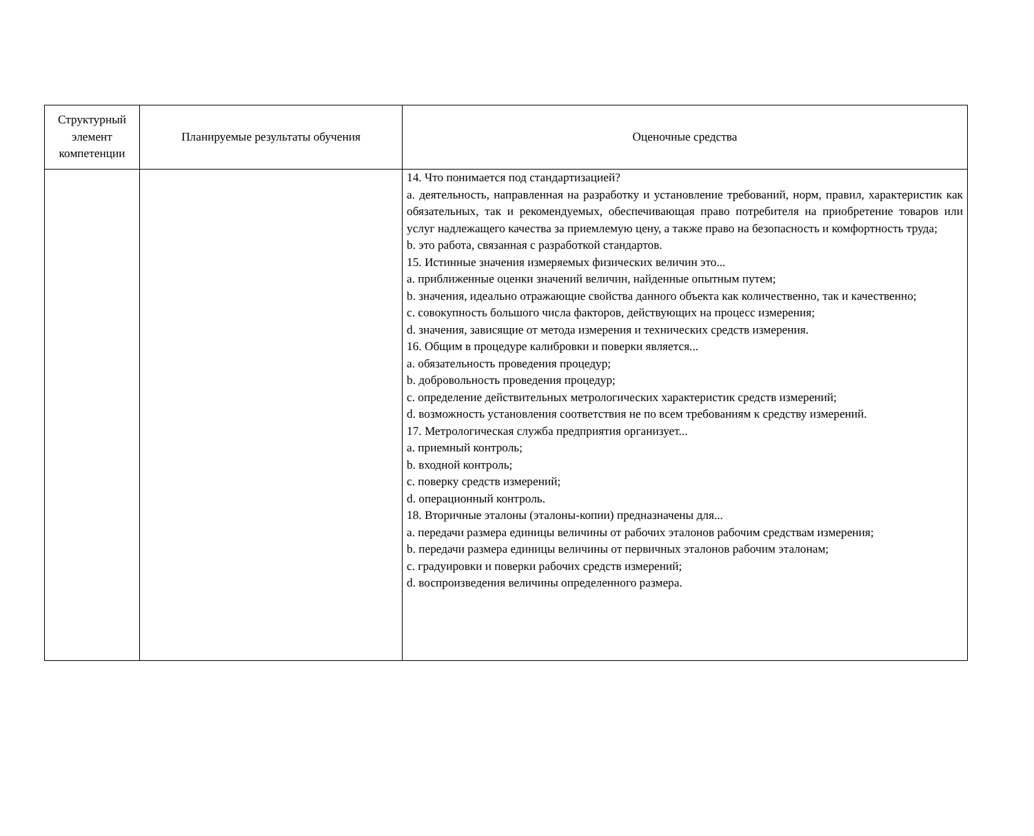| Структурный элемент компетенции | Планируемые результаты обучения | Оценочные средства |
| --- | --- | --- |
| | | 14. Что понимается под стандартизацией? a. деятельность, направленная на разработку и установление требований, норм, правил, характеристик как обязательных, так и рекомендуемых, обеспечивающая право потребителя на приобретение товаров или услуг надлежащего качества за приемлемую цену, а также право на безопасность и комфортность труда; b. это работа, связанная с разработкой стандартов. 15. Истинные значения измеряемых физических величин это... a. приближенные оценки значений величин, найденные опытным путем; b. значения, идеально отражающие свойства данного объекта как количественно, так и качественно; c. совокупность большого числа факторов, действующих на процесс измерения; d. значения, зависящие от метода измерения и технических средств измерения. 16. Общим в процедуре калибровки и поверки является... a. обязательность проведения процедур; b. добровольность проведения процедур; c. определение действительных метрологических характеристик средств измерений; d. возможность установления соответствия не по всем требованиям к средству измерений. 17. Метрологическая служба предприятия организует... a. приемный контроль; b. входной контроль; c. поверку средств измерений; d. операционный контроль. 18. Вторичные эталоны (эталоны-копии) предназначены для... a. передачи размера единицы величины от рабочих эталонов рабочим средствам измерения; b. передачи размера единицы величины от первичных эталонов рабочим эталонам; c. градуировки и поверки рабочих средств измерений; d. воспроизведения величины определенного размера. |